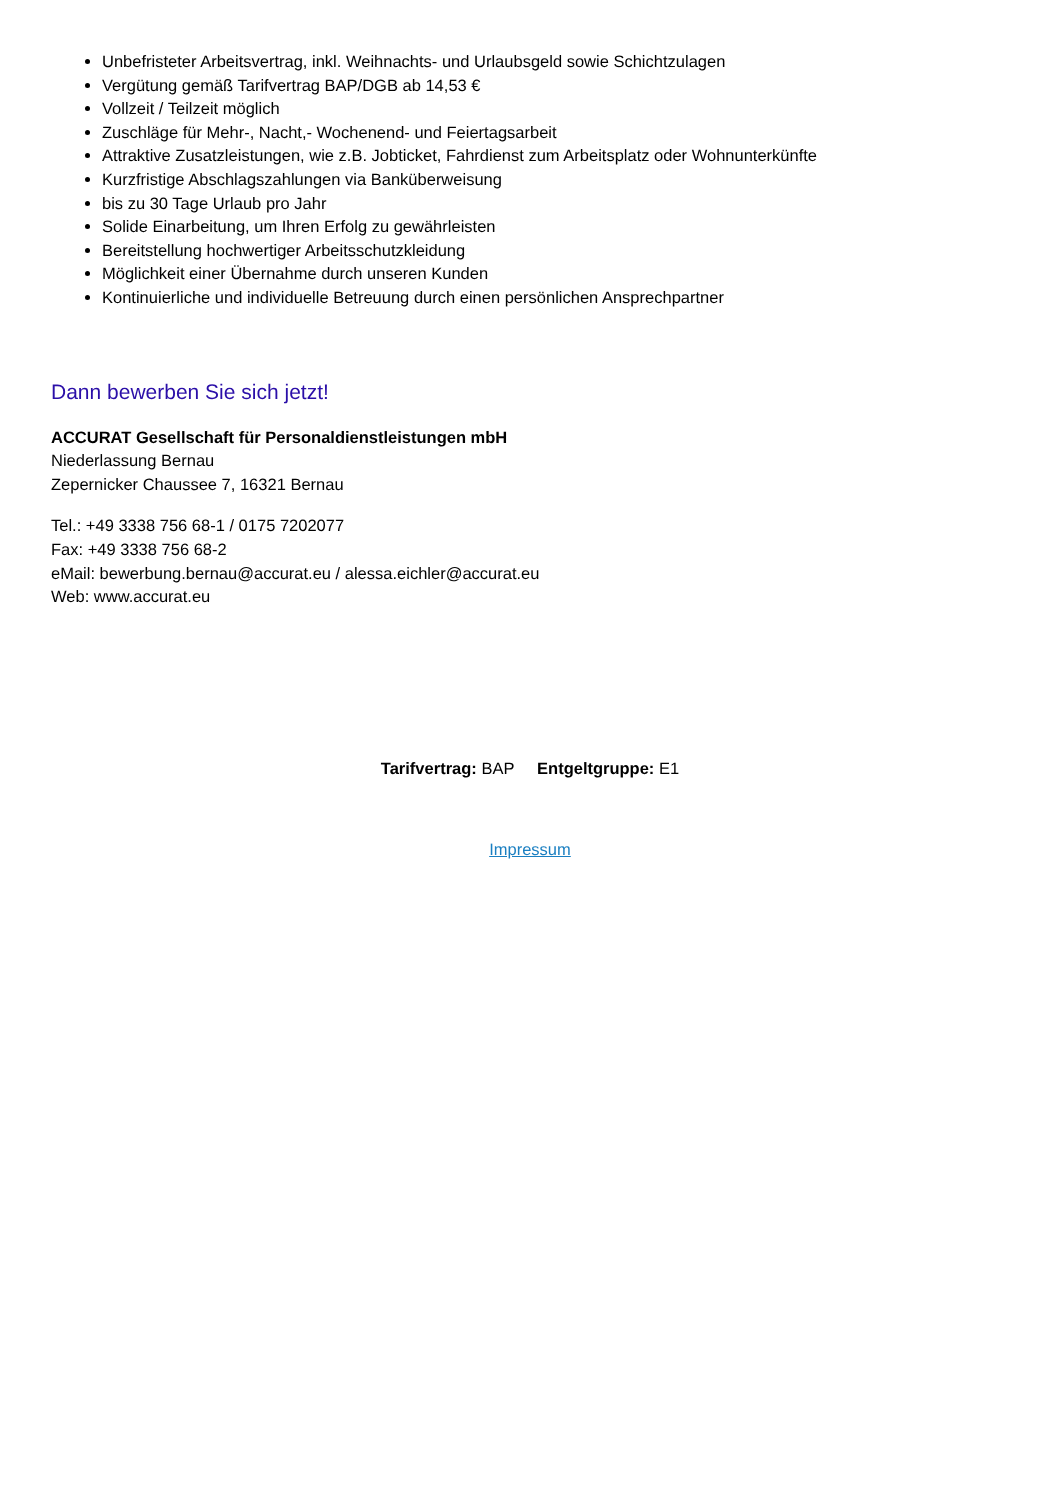Unbefristeter Arbeitsvertrag, inkl. Weihnachts- und Urlaubsgeld sowie Schichtzulagen
Vergütung gemäß Tarifvertrag BAP/DGB ab 14,53 €
Vollzeit / Teilzeit möglich
Zuschläge für Mehr-, Nacht,- Wochenend- und Feiertagsarbeit
Attraktive Zusatzleistungen, wie z.B. Jobticket, Fahrdienst zum Arbeitsplatz oder Wohnunterkünfte
Kurzfristige Abschlagszahlungen via Banküberweisung
bis zu 30 Tage Urlaub pro Jahr
Solide Einarbeitung, um Ihren Erfolg zu gewährleisten
Bereitstellung hochwertiger Arbeitsschutzkleidung
Möglichkeit einer Übernahme durch unseren Kunden
Kontinuierliche und individuelle Betreuung durch einen persönlichen Ansprechpartner
Dann bewerben Sie sich jetzt!
ACCURAT Gesellschaft für Personaldienstleistungen mbH
Niederlassung Bernau
Zepernicker Chaussee 7, 16321 Bernau
Tel.: +49 3338 756 68-1 / 0175 7202077
Fax: +49 3338 756 68-2
eMail: bewerbung.bernau@accurat.eu / alessa.eichler@accurat.eu
Web: www.accurat.eu
Tarifvertrag: BAP Entgeltgruppe: E1
Impressum